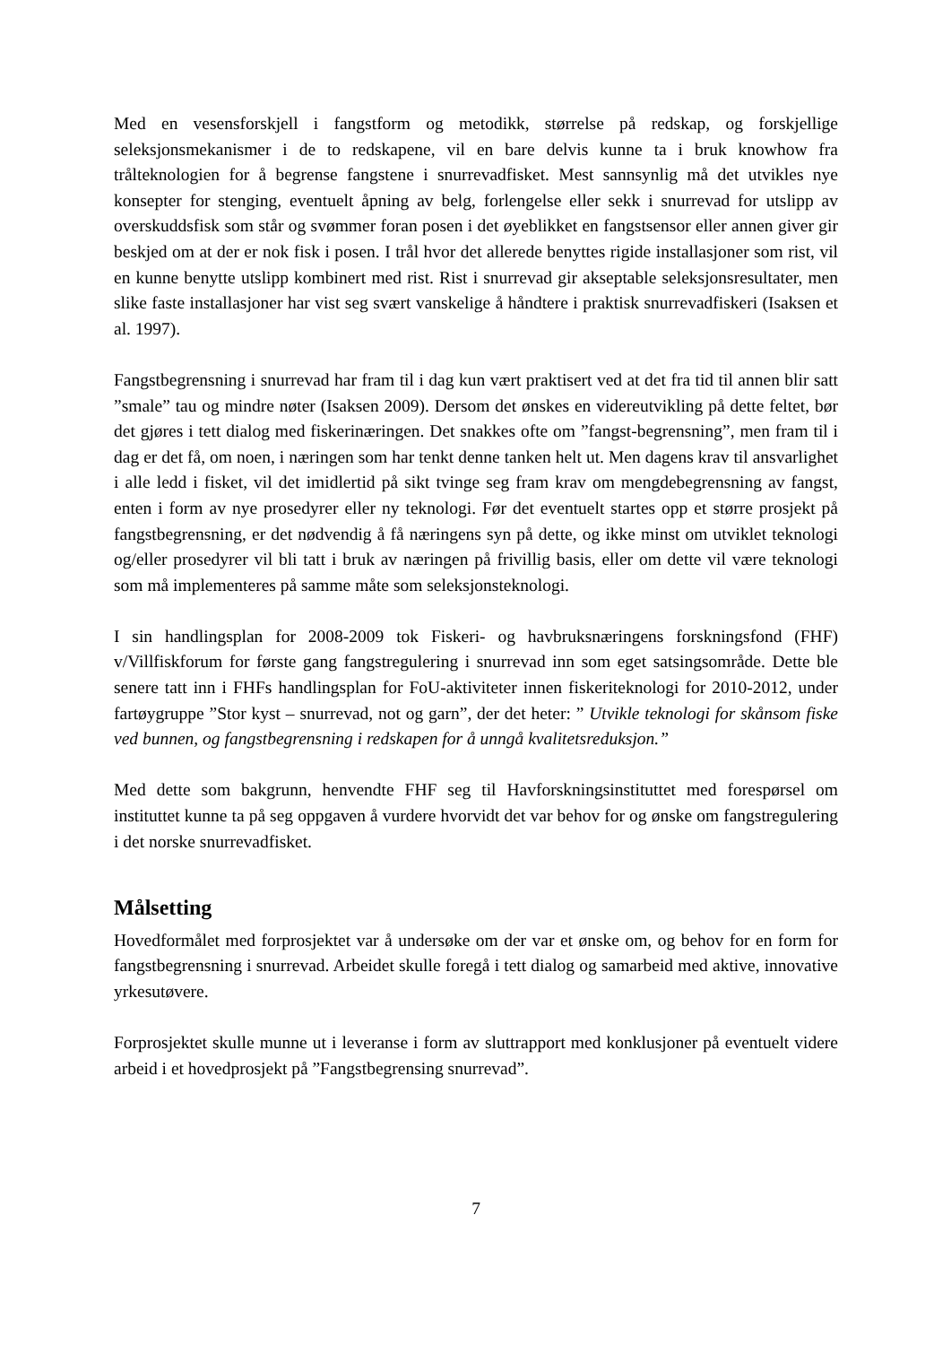Med en vesensforskjell i fangstform og metodikk, størrelse på redskap, og forskjellige seleksjonsmekanismer i de to redskapene, vil en bare delvis kunne ta i bruk knowhow fra trålteknologien for å begrense fangstene i snurrevadfisket. Mest sannsynlig må det utvikles nye konsepter for stenging, eventuelt åpning av belg, forlengelse eller sekk i snurrevad for utslipp av overskuddsfisk som står og svømmer foran posen i det øyeblikket en fangstsensor eller annen giver gir beskjed om at der er nok fisk i posen. I trål hvor det allerede benyttes rigide installasjoner som rist, vil en kunne benytte utslipp kombinert med rist. Rist i snurrevad gir akseptable seleksjonsresultater, men slike faste installasjoner har vist seg svært vanskelige å håndtere i praktisk snurrevadfiskeri (Isaksen et al. 1997).
Fangstbegrensning i snurrevad har fram til i dag kun vært praktisert ved at det fra tid til annen blir satt ”smale” tau og mindre nøter (Isaksen 2009). Dersom det ønskes en videreutvikling på dette feltet, bør det gjøres i tett dialog med fiskerinæringen. Det snakkes ofte om ”fangst-begrensning”, men fram til i dag er det få, om noen, i næringen som har tenkt denne tanken helt ut. Men dagens krav til ansvarlighet i alle ledd i fisket, vil det imidlertid på sikt tvinge seg fram krav om mengdebegrensning av fangst, enten i form av nye prosedyrer eller ny teknologi. Før det eventuelt startes opp et større prosjekt på fangstbegrensning, er det nødvendig å få næringens syn på dette, og ikke minst om utviklet teknologi og/eller prosedyrer vil bli tatt i bruk av næringen på frivillig basis, eller om dette vil være teknologi som må implementeres på samme måte som seleksjonsteknologi.
I sin handlingsplan for 2008-2009 tok Fiskeri- og havbruksnæringens forskningsfond (FHF) v/Villfiskforum for første gang fangstregulering i snurrevad inn som eget satsingsområde. Dette ble senere tatt inn i FHFs handlingsplan for FoU-aktiviteter innen fiskeriteknologi for 2010-2012, under fartøygruppe ”Stor kyst – snurrevad, not og garn”, der det heter: ” Utvikle teknologi for skånsom fiske ved bunnen, og fangstbegrensning i redskapen for å unngå kvalitetsreduksjon.”
Med dette som bakgrunn, henvendte FHF seg til Havforskningsinstituttet med forespørsel om instituttet kunne ta på seg oppgaven å vurdere hvorvidt det var behov for og ønske om fangstregulering i det norske snurrevadfisket.
Målsetting
Hovedformålet med forprosjektet var å undersøke om der var et ønske om, og behov for en form for fangstbegrensning i snurrevad. Arbeidet skulle foregå i tett dialog og samarbeid med aktive, innovative yrkesutøvere.
Forprosjektet skulle munne ut i leveranse i form av sluttrapport med konklusjoner på eventuelt videre arbeid i et hovedprosjekt på ”Fangstbegrensing snurrevad”.
7